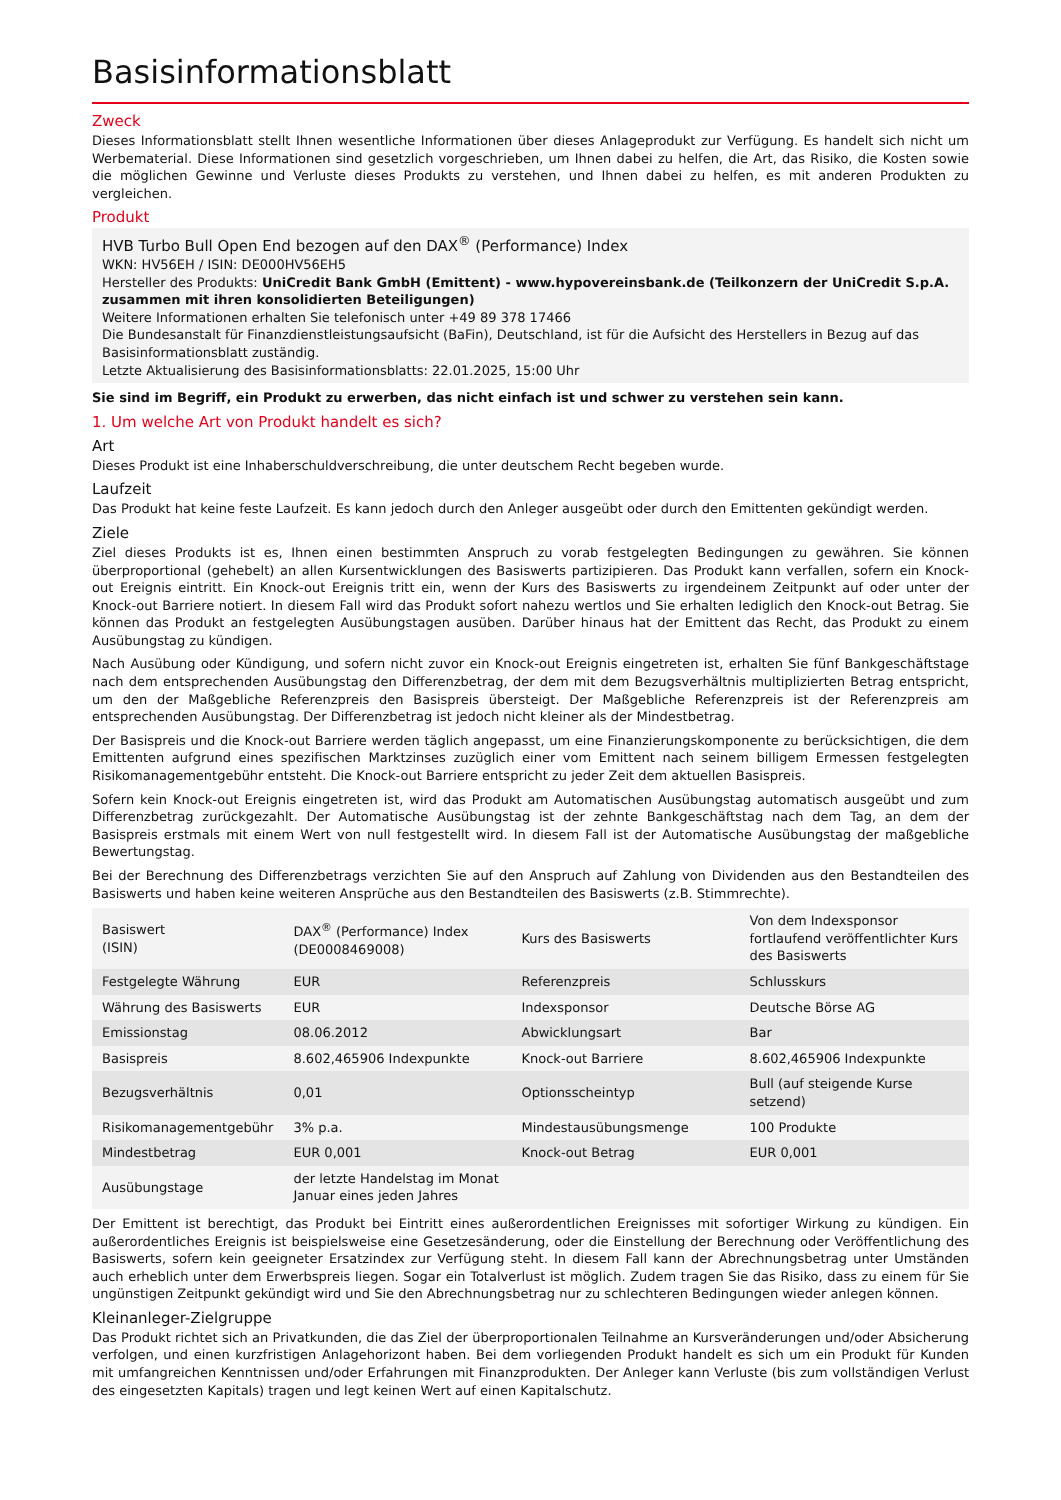Basisinformationsblatt
Zweck
Dieses Informationsblatt stellt Ihnen wesentliche Informationen über dieses Anlageprodukt zur Verfügung. Es handelt sich nicht um Werbematerial. Diese Informationen sind gesetzlich vorgeschrieben, um Ihnen dabei zu helfen, die Art, das Risiko, die Kosten sowie die möglichen Gewinne und Verluste dieses Produkts zu verstehen, und Ihnen dabei zu helfen, es mit anderen Produkten zu vergleichen.
Produkt
HVB Turbo Bull Open End bezogen auf den DAX<sup>®</sup> (Performance) Index
WKN: HV56EH / ISIN: DE000HV56EH5
Hersteller des Produkts: UniCredit Bank GmbH (Emittent) - www.hypovereinsbank.de (Teilkonzern der UniCredit S.p.A. zusammen mit ihren konsolidierten Beteiligungen)
Weitere Informationen erhalten Sie telefonisch unter +49 89 378 17466
Die Bundesanstalt für Finanzdienstleistungsaufsicht (BaFin), Deutschland, ist für die Aufsicht des Herstellers in Bezug auf das Basisinformationsblatt zuständig.
Letzte Aktualisierung des Basisinformationsblatts: 22.01.2025, 15:00 Uhr
Sie sind im Begriff, ein Produkt zu erwerben, das nicht einfach ist und schwer zu verstehen sein kann.
1. Um welche Art von Produkt handelt es sich?
Art
Dieses Produkt ist eine Inhaberschuldverschreibung, die unter deutschem Recht begeben wurde.
Laufzeit
Das Produkt hat keine feste Laufzeit. Es kann jedoch durch den Anleger ausgeübt oder durch den Emittenten gekündigt werden.
Ziele
Ziel dieses Produkts ist es, Ihnen einen bestimmten Anspruch zu vorab festgelegten Bedingungen zu gewähren. Sie können überproportional (gehebelt) an allen Kursentwicklungen des Basiswerts partizipieren. Das Produkt kann verfallen, sofern ein Knock-out Ereignis eintritt. Ein Knock-out Ereignis tritt ein, wenn der Kurs des Basiswerts zu irgendeinem Zeitpunkt auf oder unter der Knock-out Barriere notiert. In diesem Fall wird das Produkt sofort nahezu wertlos und Sie erhalten lediglich den Knock-out Betrag. Sie können das Produkt an festgelegten Ausübungstagen ausüben. Darüber hinaus hat der Emittent das Recht, das Produkt zu einem Ausübungstag zu kündigen.
Nach Ausübung oder Kündigung, und sofern nicht zuvor ein Knock-out Ereignis eingetreten ist, erhalten Sie fünf Bankgeschäftstage nach dem entsprechenden Ausübungstag den Differenzbetrag, der dem mit dem Bezugsverhältnis multiplizierten Betrag entspricht, um den der Maßgebliche Referenzpreis den Basispreis übersteigt. Der Maßgebliche Referenzpreis ist der Referenzpreis am entsprechenden Ausübungstag. Der Differenzbetrag ist jedoch nicht kleiner als der Mindestbetrag.
Der Basispreis und die Knock-out Barriere werden täglich angepasst, um eine Finanzierungskomponente zu berücksichtigen, die dem Emittenten aufgrund eines spezifischen Marktzinses zuzüglich einer vom Emittent nach seinem billigem Ermessen festgelegten Risikomanagementgebühr entsteht. Die Knock-out Barriere entspricht zu jeder Zeit dem aktuellen Basispreis.
Sofern kein Knock-out Ereignis eingetreten ist, wird das Produkt am Automatischen Ausübungstag automatisch ausgeübt und zum Differenzbetrag zurückgezahlt. Der Automatische Ausübungstag ist der zehnte Bankgeschäftstag nach dem Tag, an dem der Basispreis erstmals mit einem Wert von null festgestellt wird. In diesem Fall ist der Automatische Ausübungstag der maßgebliche Bewertungstag.
Bei der Berechnung des Differenzbetrags verzichten Sie auf den Anspruch auf Zahlung von Dividenden aus den Bestandteilen des Basiswerts und haben keine weiteren Ansprüche aus den Bestandteilen des Basiswerts (z.B. Stimmrechte).
| Basiswert (ISIN) | DAX<sup>®</sup> (Performance) Index (DE0008469008) | Kurs des Basiswerts | Von dem Indexsponsor fortlaufend veröffentlichter Kurs des Basiswerts |
| Festgelegte Währung | EUR | Referenzpreis | Schlusskurs |
| Währung des Basiswerts | EUR | Indexsponsor | Deutsche Börse AG |
| Emissionstag | 08.06.2012 | Abwicklungsart | Bar |
| Basispreis | 8.602,465906 Indexpunkte | Knock-out Barriere | 8.602,465906 Indexpunkte |
| Bezugsverhältnis | 0,01 | Optionsscheintyp | Bull (auf steigende Kurse setzend) |
| Risikomanagementgebühr | 3% p.a. | Mindestausübungsmenge | 100 Produkte |
| Mindestbetrag | EUR 0,001 | Knock-out Betrag | EUR 0,001 |
| Ausübungstage | der letzte Handelstag im Monat Januar eines jeden Jahres | | |
Der Emittent ist berechtigt, das Produkt bei Eintritt eines außerordentlichen Ereignisses mit sofortiger Wirkung zu kündigen. Ein außerordentliches Ereignis ist beispielsweise eine Gesetzesänderung, oder die Einstellung der Berechnung oder Veröffentlichung des Basiswerts, sofern kein geeigneter Ersatzindex zur Verfügung steht. In diesem Fall kann der Abrechnungsbetrag unter Umständen auch erheblich unter dem Erwerbspreis liegen. Sogar ein Totalverlust ist möglich. Zudem tragen Sie das Risiko, dass zu einem für Sie ungünstigen Zeitpunkt gekündigt wird und Sie den Abrechnungsbetrag nur zu schlechteren Bedingungen wieder anlegen können.
Kleinanleger-Zielgruppe
Das Produkt richtet sich an Privatkunden, die das Ziel der überproportionalen Teilnahme an Kursveränderungen und/oder Absicherung verfolgen, und einen kurzfristigen Anlagehorizont haben. Bei dem vorliegenden Produkt handelt es sich um ein Produkt für Kunden mit umfangreichen Kenntnissen und/oder Erfahrungen mit Finanzprodukten. Der Anleger kann Verluste (bis zum vollständigen Verlust des eingesetzten Kapitals) tragen und legt keinen Wert auf einen Kapitalschutz.